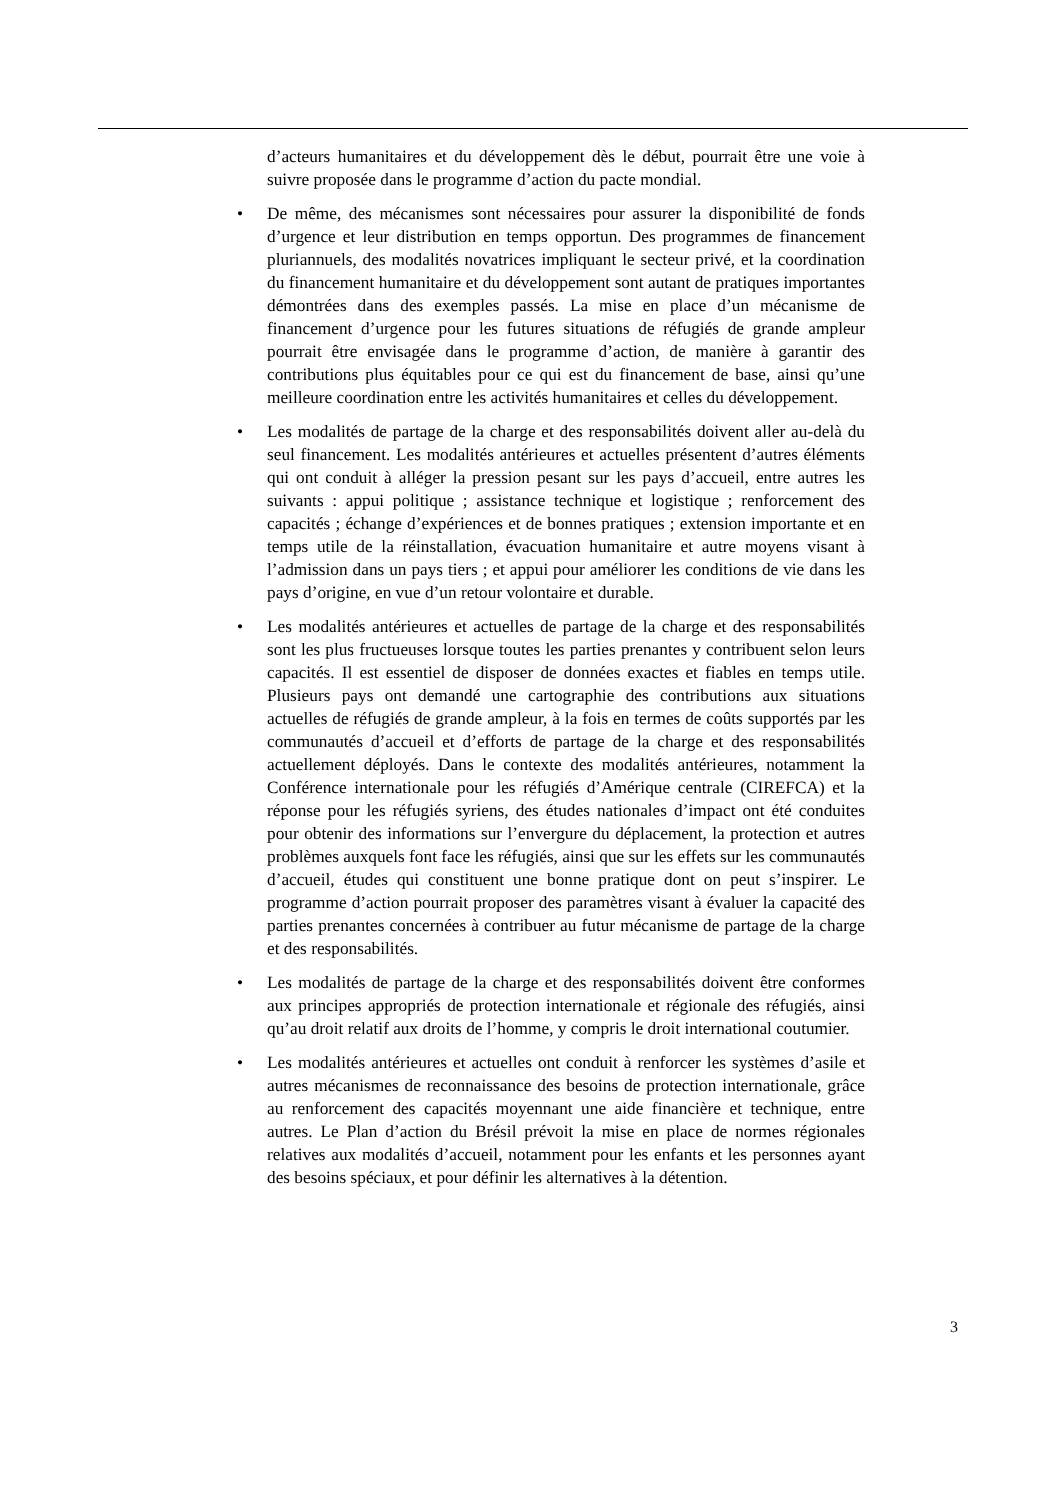d’acteurs humanitaires et du développement dès le début, pourrait être une voie à suivre proposée dans le programme d’action du pacte mondial.
• De même, des mécanismes sont nécessaires pour assurer la disponibilité de fonds d’urgence et leur distribution en temps opportun. Des programmes de financement pluriannuels, des modalités novatrices impliquant le secteur privé, et la coordination du financement humanitaire et du développement sont autant de pratiques importantes démontrées dans des exemples passés. La mise en place d’un mécanisme de financement d’urgence pour les futures situations de réfugiés de grande ampleur pourrait être envisagée dans le programme d’action, de manière à garantir des contributions plus équitables pour ce qui est du financement de base, ainsi qu’une meilleure coordination entre les activités humanitaires et celles du développement.
• Les modalités de partage de la charge et des responsabilités doivent aller au-delà du seul financement. Les modalités antérieures et actuelles présentent d’autres éléments qui ont conduit à alléger la pression pesant sur les pays d’accueil, entre autres les suivants : appui politique ; assistance technique et logistique ; renforcement des capacités ; échange d’expériences et de bonnes pratiques ; extension importante et en temps utile de la réinstallation, évacuation humanitaire et autre moyens visant à l’admission dans un pays tiers ; et appui pour améliorer les conditions de vie dans les pays d’origine, en vue d’un retour volontaire et durable.
• Les modalités antérieures et actuelles de partage de la charge et des responsabilités sont les plus fructueuses lorsque toutes les parties prenantes y contribuent selon leurs capacités. Il est essentiel de disposer de données exactes et fiables en temps utile. Plusieurs pays ont demandé une cartographie des contributions aux situations actuelles de réfugiés de grande ampleur, à la fois en termes de coûts supportés par les communautés d’accueil et d’efforts de partage de la charge et des responsabilités actuellement déployés. Dans le contexte des modalités antérieures, notamment la Conférence internationale pour les réfugiés d’Amérique centrale (CIREFCA) et la réponse pour les réfugiés syriens, des études nationales d’impact ont été conduites pour obtenir des informations sur l’envergure du déplacement, la protection et autres problèmes auxquels font face les réfugiés, ainsi que sur les effets sur les communautés d’accueil, études qui constituent une bonne pratique dont on peut s’inspirer. Le programme d’action pourrait proposer des paramètres visant à évaluer la capacité des parties prenantes concernées à contribuer au futur mécanisme de partage de la charge et des responsabilités.
• Les modalités de partage de la charge et des responsabilités doivent être conformes aux principes appropriés de protection internationale et régionale des réfugiés, ainsi qu’au droit relatif aux droits de l’homme, y compris le droit international coutumier.
• Les modalités antérieures et actuelles ont conduit à renforcer les systèmes d’asile et autres mécanismes de reconnaissance des besoins de protection internationale, grâce au renforcement des capacités moyennant une aide financière et technique, entre autres. Le Plan d’action du Brésil prévoit la mise en place de normes régionales relatives aux modalités d’accueil, notamment pour les enfants et les personnes ayant des besoins spéciaux, et pour définir les alternatives à la détention.
3